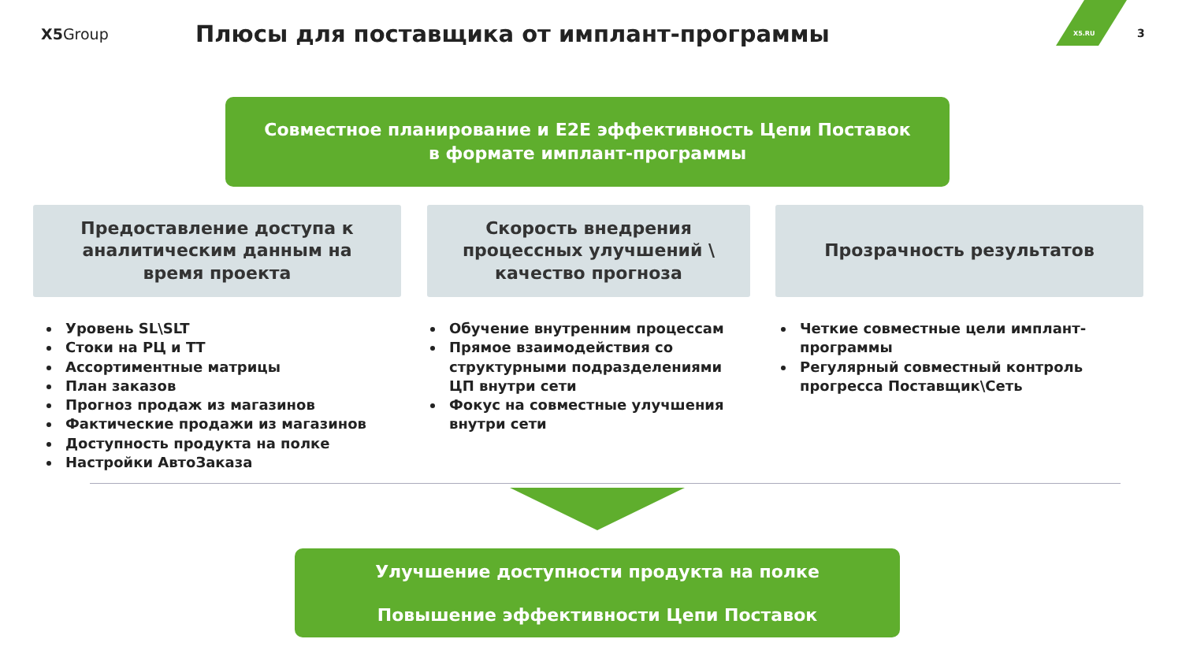X5Group
Плюсы для поставщика от имплант-программы
X5.RU 3
Совместное планирование и E2E эффективность Цепи Поставок
в формате имплант-программы
Предоставление доступа к
аналитическим данным на
время проекта
Уровень SL\SLT
Стоки на РЦ и ТТ
Ассортиментные матрицы
План заказов
Прогноз продаж из магазинов
Фактические продажи из магазинов
Доступность продукта на полке
Настройки АвтоЗаказа
Скорость внедрения
процессных улучшений \
качество прогноза
Обучение внутренним процессам
Прямое взаимодействия со структурными подразделениями ЦП внутри сети
Фокус на совместные улучшения внутри сети
Прозрачность результатов
Четкие совместные цели имплант-программы
Регулярный совместный контроль прогресса Поставщик\Сеть
Улучшение доступности продукта на полке
Повышение эффективности Цепи Поставок